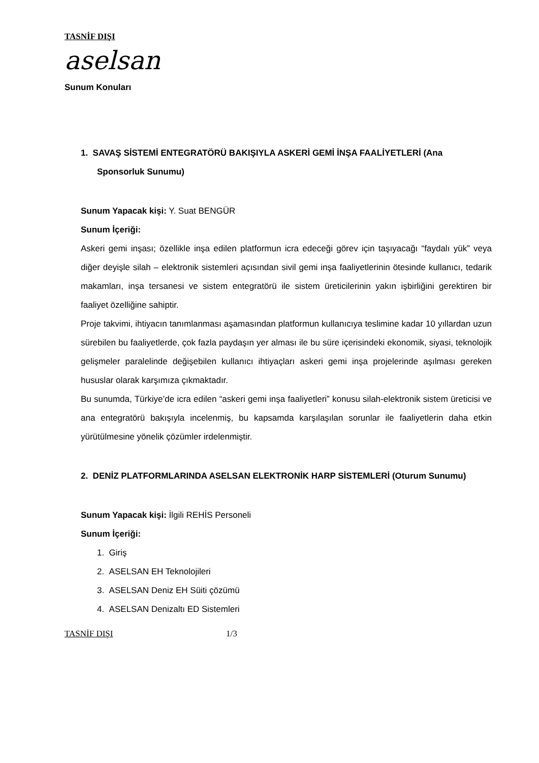TASNİF DIŞI
aselsan
Sunum Konuları
1. SAVAŞ SİSTEMİ ENTEGRATÖRÜ BAKIŞIYLA ASKERİ GEMİ İNŞA FAALİYETLERİ (Ana Sponsorluk Sunumu)
Sunum Yapacak kişi: Y. Suat BENGÜR
Sunum İçeriği:
Askeri gemi inşası; özellikle inşa edilen platformun icra edeceği görev için taşıyacağı “faydalı yük” veya diğer deyişle silah – elektronik sistemleri açısından sivil gemi inşa faaliyetlerinin ötesinde kullanıcı, tedarik makamları, inşa tersanesi ve sistem entegratörü ile sistem üreticilerinin yakın işbirliğini gerektiren bir faaliyet özelliğine sahiptir.
Proje takvimi, ihtiyacın tanımlanması aşamasından platformun kullanıcıya teslimine kadar 10 yıllardan uzun sürebilen bu faaliyetlerde, çok fazla paydaşın yer alması ile bu süre içerisindeki ekonomik, siyasi, teknolojik gelişmeler paralelinde değişebilen kullanıcı ihtiyaçları askeri gemi inşa projelerinde aşılması gereken hususlar olarak karşımıza çıkmaktadır.
Bu sunumda, Türkiye’de icra edilen “askeri gemi inşa faaliyetleri” konusu silah-elektronik sistem üreticisi ve ana entegratörü bakışıyla incelenmiş, bu kapsamda karşılaşılan sorunlar ile faaliyetlerin daha etkin yürütülmesine yönelik çözümler irdelenmiştir.
2. DENİZ PLATFORMLARINDA ASELSAN ELEKTRONİK HARP SİSTEMLERİ (Oturum Sunumu)
Sunum Yapacak kişi: İlgili REHİS Personeli
Sunum İçeriği:
1. Giriş
2. ASELSAN EH Teknolojileri
3. ASELSAN Deniz EH Süiti çözümü
4. ASELSAN Denizaltı ED Sistemleri
TASNİF DIŞI 1/3